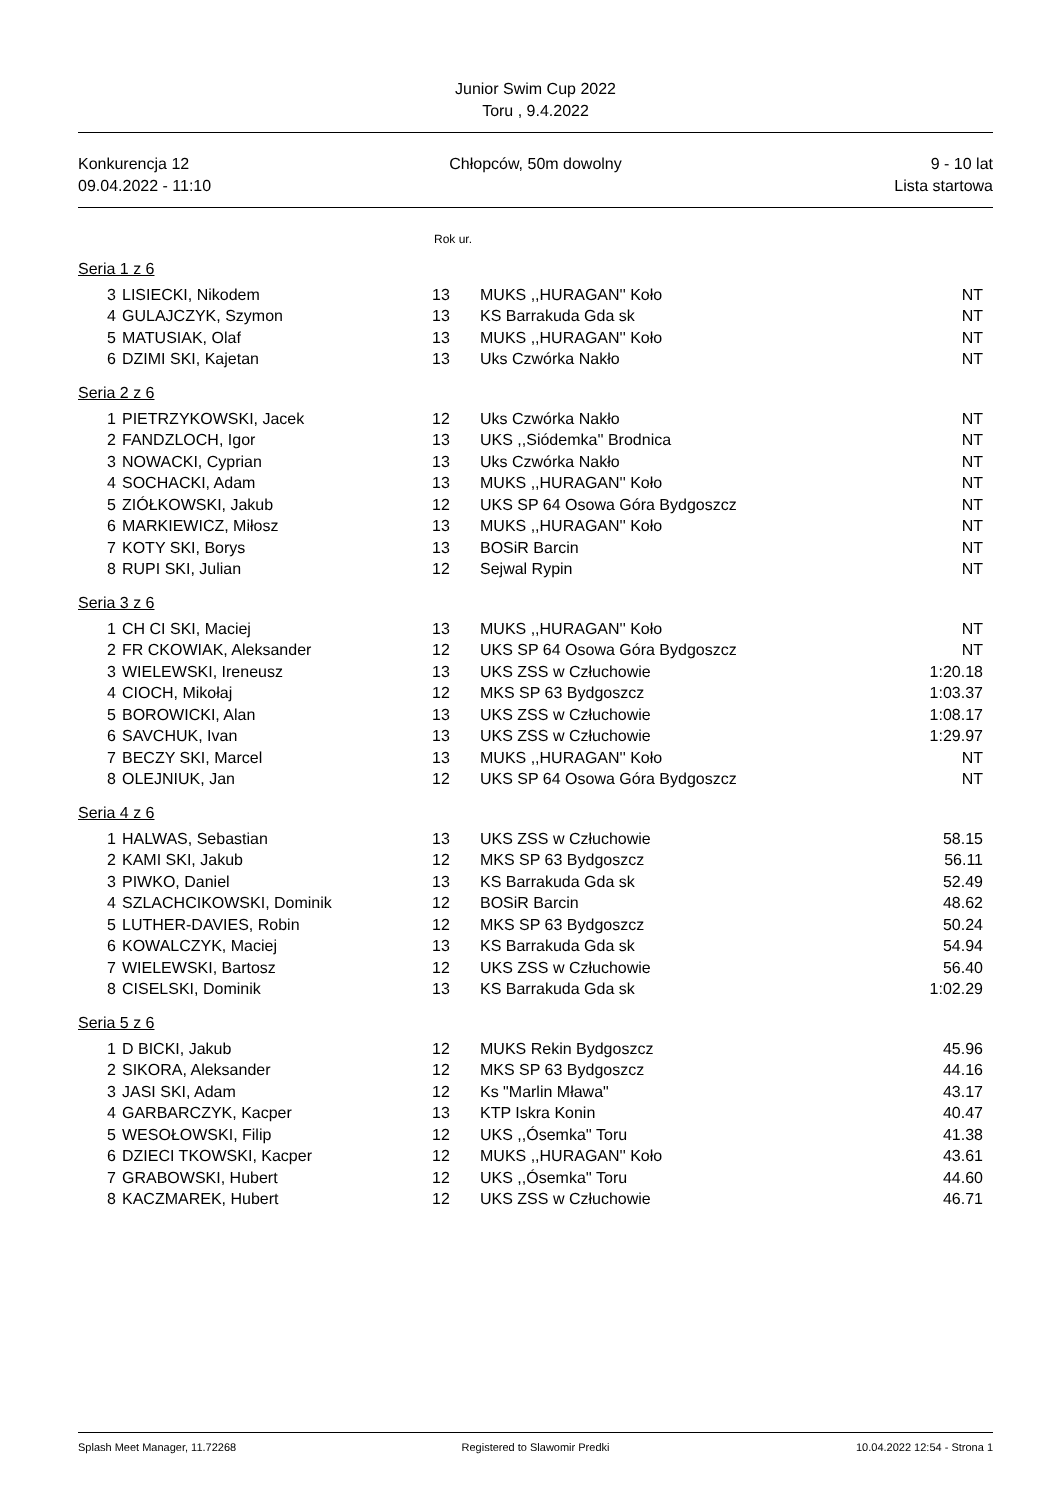Junior Swim Cup 2022
Toru , 9.4.2022
Konkurencja 12
09.04.2022 - 11:10
Chłopców, 50m dowolny 9 - 10 lat
Lista startowa
Rok ur.
Seria 1 z 6
| 3 | LISIECKI, Nikodem | 13 | MUKS ,,HURAGAN'' Koło | NT |
| 4 | GULAJCZYK, Szymon | 13 | KS Barrakuda Gda sk | NT |
| 5 | MATUSIAK, Olaf | 13 | MUKS ,,HURAGAN'' Koło | NT |
| 6 | DZIMI SKI, Kajetan | 13 | Uks Czwórka Nakło | NT |
Seria 2 z 6
| 1 | PIETRZYKOWSKI, Jacek | 12 | Uks Czwórka Nakło | NT |
| 2 | FANDZLOCH, Igor | 13 | UKS ,,Siódemka'' Brodnica | NT |
| 3 | NOWACKI, Cyprian | 13 | Uks Czwórka Nakło | NT |
| 4 | SOCHACKI, Adam | 13 | MUKS ,,HURAGAN'' Koło | NT |
| 5 | ZIÓŁKOWSKI, Jakub | 12 | UKS SP 64 Osowa Góra Bydgoszcz | NT |
| 6 | MARKIEWICZ, Miłosz | 13 | MUKS ,,HURAGAN'' Koło | NT |
| 7 | KOTY SKI, Borys | 13 | BOSiR Barcin | NT |
| 8 | RUPI SKI, Julian | 12 | Sejwal Rypin | NT |
Seria 3 z 6
| 1 | CH CI SKI, Maciej | 13 | MUKS ,,HURAGAN'' Koło | NT |
| 2 | FR CKOWIAK, Aleksander | 12 | UKS SP 64 Osowa Góra Bydgoszcz | NT |
| 3 | WIELEWSKI, Ireneusz | 13 | UKS ZSS w Człuchowie | 1:20.18 |
| 4 | CIOCH, Mikołaj | 12 | MKS SP 63 Bydgoszcz | 1:03.37 |
| 5 | BOROWICKI, Alan | 13 | UKS ZSS w Człuchowie | 1:08.17 |
| 6 | SAVCHUK, Ivan | 13 | UKS ZSS w Człuchowie | 1:29.97 |
| 7 | BECZY SKI, Marcel | 13 | MUKS ,,HURAGAN'' Koło | NT |
| 8 | OLEJNIUK, Jan | 12 | UKS SP 64 Osowa Góra Bydgoszcz | NT |
Seria 4 z 6
| 1 | HALWAS, Sebastian | 13 | UKS ZSS w Człuchowie | 58.15 |
| 2 | KAMI SKI, Jakub | 12 | MKS SP 63 Bydgoszcz | 56.11 |
| 3 | PIWKO, Daniel | 13 | KS Barrakuda Gda sk | 52.49 |
| 4 | SZLACHCIKOWSKI, Dominik | 12 | BOSiR Barcin | 48.62 |
| 5 | LUTHER-DAVIES, Robin | 12 | MKS SP 63 Bydgoszcz | 50.24 |
| 6 | KOWALCZYK, Maciej | 13 | KS Barrakuda Gda sk | 54.94 |
| 7 | WIELEWSKI, Bartosz | 12 | UKS ZSS w Człuchowie | 56.40 |
| 8 | CISELSKI, Dominik | 13 | KS Barrakuda Gda sk | 1:02.29 |
Seria 5 z 6
| 1 | D BICKI, Jakub | 12 | MUKS Rekin Bydgoszcz | 45.96 |
| 2 | SIKORA, Aleksander | 12 | MKS SP 63 Bydgoszcz | 44.16 |
| 3 | JASI SKI, Adam | 12 | Ks "Marlin Mława" | 43.17 |
| 4 | GARBARCZYK, Kacper | 13 | KTP Iskra Konin | 40.47 |
| 5 | WESOŁOWSKI, Filip | 12 | UKS ,,Ósemka'' Toru | 41.38 |
| 6 | DZIECI TKOWSKI, Kacper | 12 | MUKS ,,HURAGAN'' Koło | 43.61 |
| 7 | GRABOWSKI, Hubert | 12 | UKS ,,Ósemka'' Toru | 44.60 |
| 8 | KACZMAREK, Hubert | 12 | UKS ZSS w Człuchowie | 46.71 |
Splash Meet Manager, 11.72268 Registered to Slawomir Predki 10.04.2022 12:54 - Strona 1